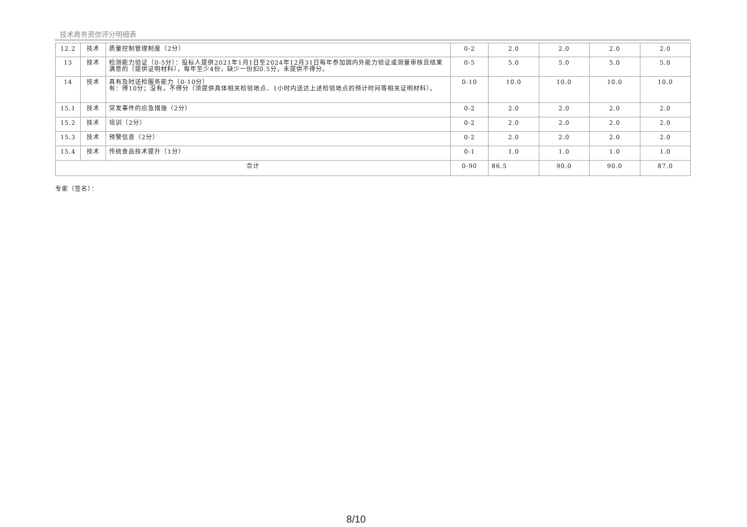技术商务资信评分明细表
| 12.2 | 技术 | 质量控制管理制度（2分） | 0-2 | 2.0 | 2.0 | 2.0 | 2.0 |
| 13 | 技术 | 检测能力验证（0-5分）：投标人提供2021年1月1日至2024年12月31日每年参加国内外能力验证或测量审核且结果满意的（提供证明材料），每年至少4份，缺少一份扣0.5分，未提供不得分。 | 0-5 | 5.0 | 5.0 | 5.0 | 5.0 |
| 14 | 技术 | 具有及时送检服务能力（0-10分） 有：得10分；没有，不得分（须提供具体相关检验地点、1小时内送达上述检验地点的预计时间等相关证明材料）。 | 0-10 | 10.0 | 10.0 | 10.0 | 10.0 |
| 15.1 | 技术 | 突发事件的应急措施（2分） | 0-2 | 2.0 | 2.0 | 2.0 | 2.0 |
| 15.2 | 技术 | 培训（2分） | 0-2 | 2.0 | 2.0 | 2.0 | 2.0 |
| 15.3 | 技术 | 预警信息（2分） | 0-2 | 2.0 | 2.0 | 2.0 | 2.0 |
| 15.4 | 技术 | 传统食品技术提升（1分） | 0-1 | 1.0 | 1.0 | 1.0 | 1.0 |
| 合计 | | | 0-90 | 86.5 | 90.0 | 90.0 | 87.0 |
专家（签名）：
8/10